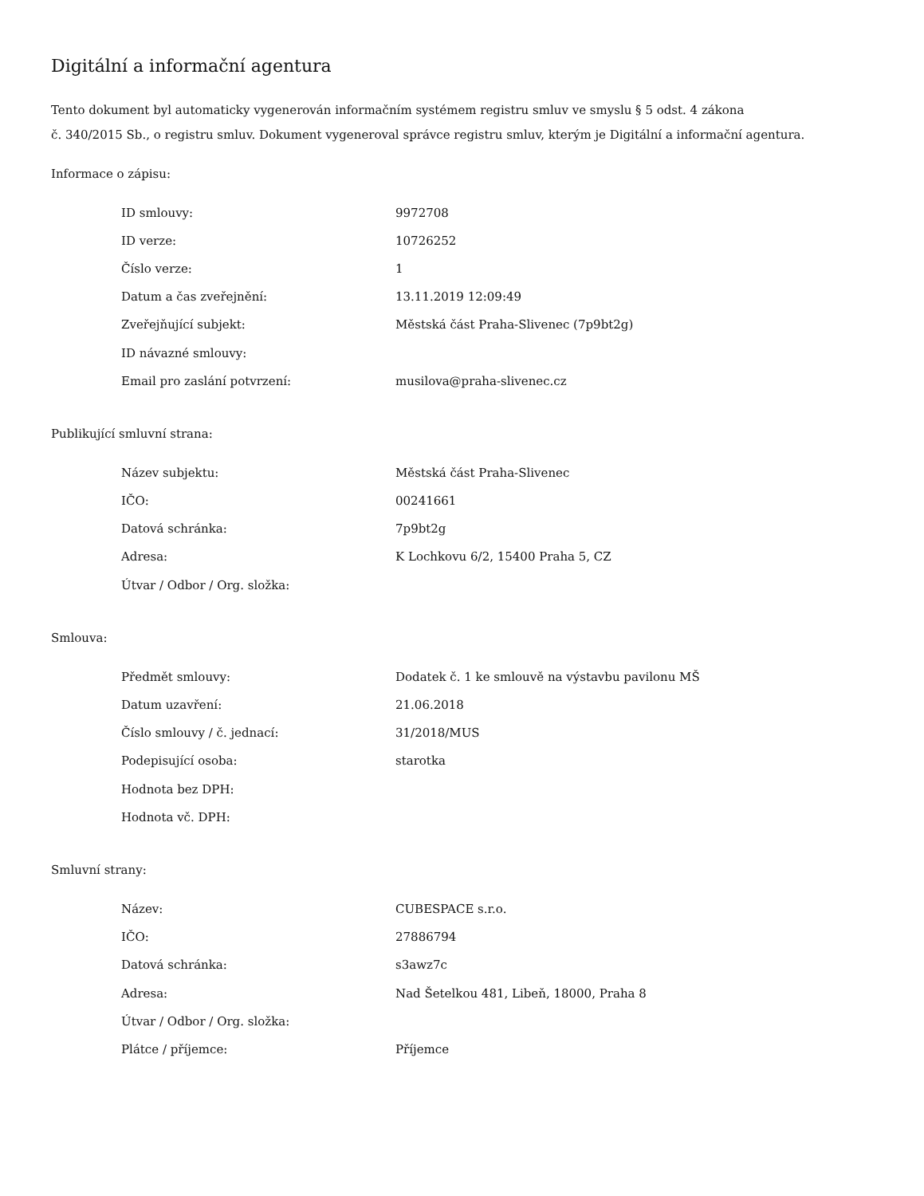Digitální a informační agentura
Tento dokument byl automaticky vygenerován informačním systémem registru smluv ve smyslu § 5 odst. 4 zákona
č. 340/2015 Sb., o registru smluv. Dokument vygeneroval správce registru smluv, kterým je Digitální a informační agentura.
Informace o zápisu:
| ID smlouvy: | 9972708 |
| ID verze: | 10726252 |
| Číslo verze: | 1 |
| Datum a čas zveřejnění: | 13.11.2019 12:09:49 |
| Zveřejňující subjekt: | Městská část Praha-Slivenec (7p9bt2g) |
| ID návazné smlouvy: | |
| Email pro zaslání potvrzení: | musilova@praha-slivenec.cz |
Publikující smluvní strana:
| Název subjektu: | Městská část Praha-Slivenec |
| IČO: | 00241661 |
| Datová schránka: | 7p9bt2g |
| Adresa: | K Lochkovu 6/2, 15400 Praha 5, CZ |
| Útvar / Odbor / Org. složka: | |
Smlouva:
| Předmět smlouvy: | Dodatek č. 1 ke smlouvě na výstavbu pavilonu MŠ |
| Datum uzavření: | 21.06.2018 |
| Číslo smlouvy / č. jednací: | 31/2018/MUS |
| Podepisující osoba: | starotka |
| Hodnota bez DPH: | |
| Hodnota vč. DPH: | |
Smluvní strany:
| Název: | CUBESPACE s.r.o. |
| IČO: | 27886794 |
| Datová schránka: | s3awz7c |
| Adresa: | Nad Šetelkou 481, Libeň, 18000, Praha 8 |
| Útvar / Odbor / Org. složka: | |
| Plátce / příjemce: | Příjemce |